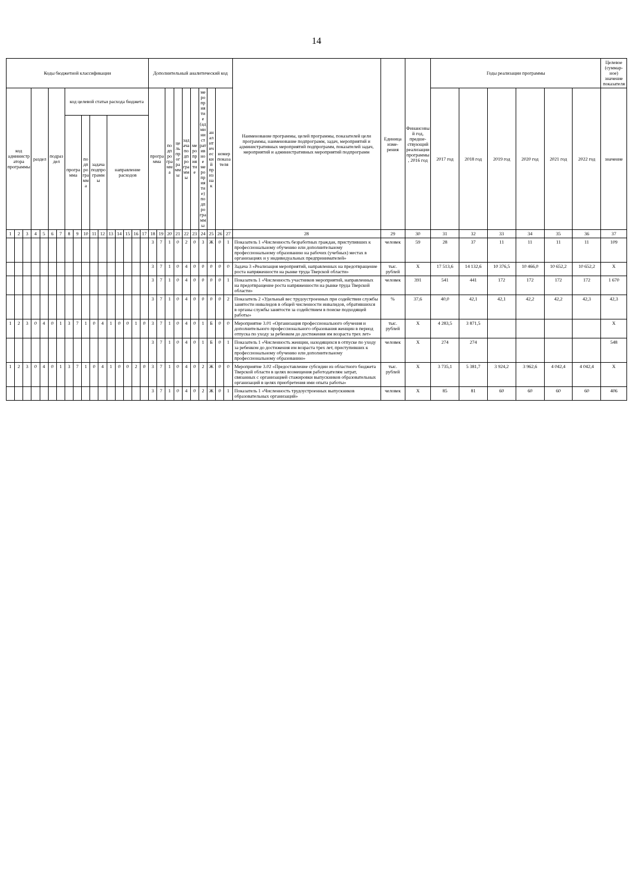14
| Коды бюджетной классификации | | | | | | | | | | | | | | | | | Дополнительный аналитический код | | | | | | | | | | Наименование программы, целей программы, показателей цели программы, наименование подпрограмм, задач, мероприятий и административных мероприятий подпрограмм, показателей задач, мероприятий и административных мероприятий подпрограмм | Единица изме-рения | Финансовый год, предше-ствующий реализации программы, 2016 год | Годы реализации программы | | | | | | Целевое (суммар-ное) значение показателя |
| --- | --- | --- | --- | --- | --- | --- | --- | --- | --- | --- | --- | --- | --- | --- | --- | --- | --- | --- | --- | --- | --- | --- | --- | --- | --- | --- | --- | --- | --- | --- | --- | --- | --- | --- | --- | --- |
| код администратора программы | | | раздел | | подраздел | | код целевой статьи расхода бюджета | | | | | | | | | | программа | | подпрограмма | цель программы | задача подпрограммы | мероприятие | мероприятие (административное мероприятие) подпрограммы | аналитический признак | номер показателя | | | | | 2017 год | 2018 год | 2019 год | 2020 год | 2021 год | 2022 год | значение |
| | | | | | | | программа | | подпрограмма | задача подпрограммы | | направление расходов | | | | | | | | | | | | | | | | | | | | | | | | |
| 1 | 2 | 3 | 4 | 5 | 6 | 7 | 8 | 9 | 10 | 11 | 12 | 13 | 14 | 15 | 16 | 17 | 18 | 19 | 20 | 21 | 22 | 23 | 24 | 25 | 26 | 27 | 28 | 29 | 30 | 31 | 32 | 33 | 34 | 35 | 36 | 37 |
| | | | | | | | | | | | | | | | | | 3 | 7 | 1 | 0 | 2 | 0 | 3 | Ж | 0 | 1 | Показатель 1 «Численность безработных граждан, приступивших к профессиональному обучению или дополнительному профессиональному образованию на рабочих (учебных) местах в организациях и у индивидуальных предпринимателей» | человек | 59 | 28 | 37 | 11 | 11 | 11 | 11 | 109 |
| | | | | | | | | | | | | | | | | | 3 | 7 | 1 | 0 | 4 | 0 | 0 | 0 | 0 | 0 | Задача 3 «Реализация мероприятий, направленных на предотвращение роста напряженности на рынке труда Тверской области» | тыс. рублей | X | 17 513,6 | 14 132,6 | 10 376,5 | 10 466,0 | 10 652,2 | 10 652,2 | X |
| | | | | | | | | | | | | | | | | | 3 | 7 | 1 | 0 | 4 | 0 | 0 | 0 | 0 | 1 | Показатель 1 «Численность участников мероприятий, направленных на предотвращение роста напряженности на рынке труда Тверской области» | человек | 391 | 541 | 441 | 172 | 172 | 172 | 172 | 1 670 |
| | | | | | | | | | | | | | | | | | 3 | 7 | 1 | 0 | 4 | 0 | 0 | 0 | 0 | 2 | Показатель 2 «Удельный вес трудоустроенных при содействии службы занятости инвалидов в общей численности инвалидов, обратившихся в органы службы занятости за содействием в поиске подходящей работы» | % | 37,6 | 40,0 | 42,1 | 42,1 | 42,2 | 42,2 | 42,3 | 42,3 |
| 1 | 2 | 3 | 0 | 4 | 0 | 1 | 3 | 7 | 1 | 0 | 4 | 1 | 0 | 0 | 1 | 0 | 3 | 7 | 1 | 0 | 4 | 0 | 1 | Б | 0 | 0 | Мероприятие 3.01 «Организация профессионального обучения и дополнительного профессионального образования женщин в период отпуска по уходу за ребенком до достижения им возраста трех лет» | тыс. рублей | X | 4 283,5 | 3 871,5 | | | | | X |
| | | | | | | | | | | | | | | | | | 3 | 7 | 1 | 0 | 4 | 0 | 1 | Б | 0 | 1 | Показатель 1 «Численность женщин, находящихся в отпуске по уходу за ребенком до достижения им возраста трех лет, приступивших к профессиональному обучению или дополнительному профессиональному образованию» | человек | X | 274 | 274 | | | | | 548 |
| 1 | 2 | 3 | 0 | 4 | 0 | 1 | 3 | 7 | 1 | 0 | 4 | 1 | 0 | 0 | 2 | 0 | 3 | 7 | 1 | 0 | 4 | 0 | 2 | Ж | 0 | 0 | Мероприятие 3.02 «Предоставление субсидии из областного бюджета Тверской области в целях возмещения работодателям затрат, связанных с организацией стажировки выпускников образовательных организаций в целях приобретения ими опыта работы» | тыс. рублей | X | 3 735,1 | 5 381,7 | 3 924,2 | 3 962,6 | 4 042,4 | 4 042,4 | X |
| | | | | | | | | | | | | | | | | | 3 | 7 | 1 | 0 | 4 | 0 | 2 | Ж | 0 | 1 | Показатель 1 «Численность трудоустроенных выпускников образовательных организаций» | человек | X | 85 | 81 | 60 | 60 | 60 | 60 | 406 |